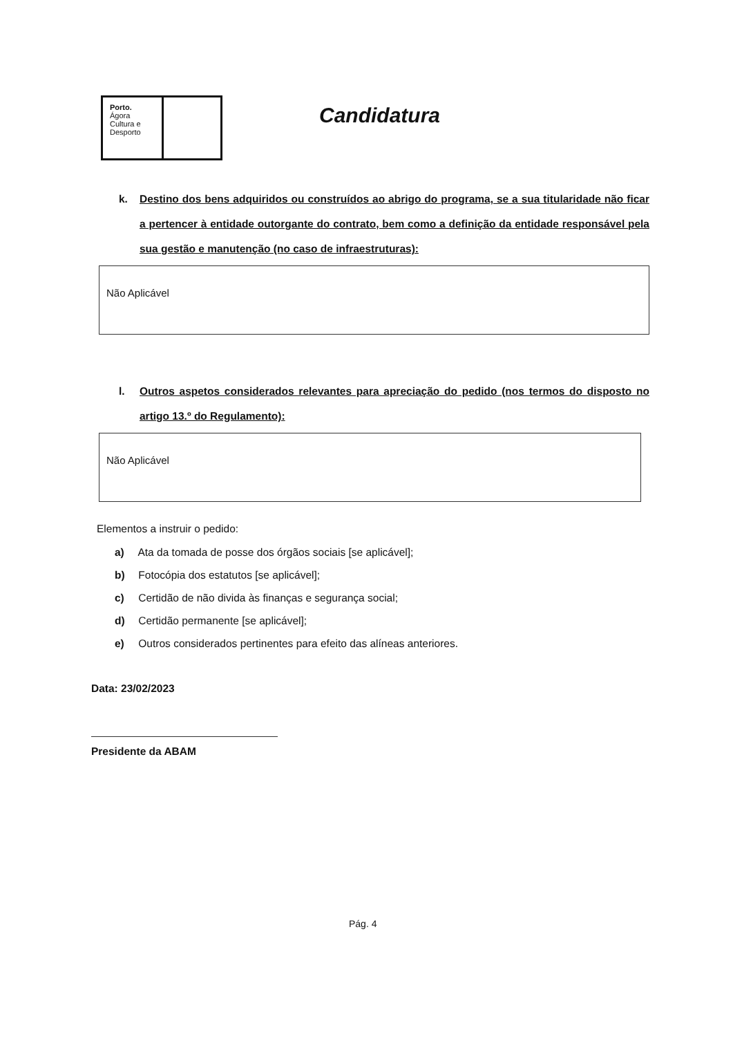Porto.
Ágora
Cultura e
Desporto
Candidatura
k. Destino dos bens adquiridos ou construídos ao abrigo do programa, se a sua titularidade não ficar a pertencer à entidade outorgante do contrato, bem como a definição da entidade responsável pela sua gestão e manutenção (no caso de infraestruturas):
Não Aplicável
l. Outros aspetos considerados relevantes para apreciação do pedido (nos termos do disposto no artigo 13.º do Regulamento):
Não Aplicável
Elementos a instruir o pedido:
a) Ata da tomada de posse dos órgãos sociais [se aplicável];
b) Fotocópia dos estatutos [se aplicável];
c) Certidão de não divida às finanças e segurança social;
d) Certidão permanente [se aplicável];
e) Outros considerados pertinentes para efeito das alíneas anteriores.
Data: 23/02/2023
Presidente da ABAM
Pág. 4